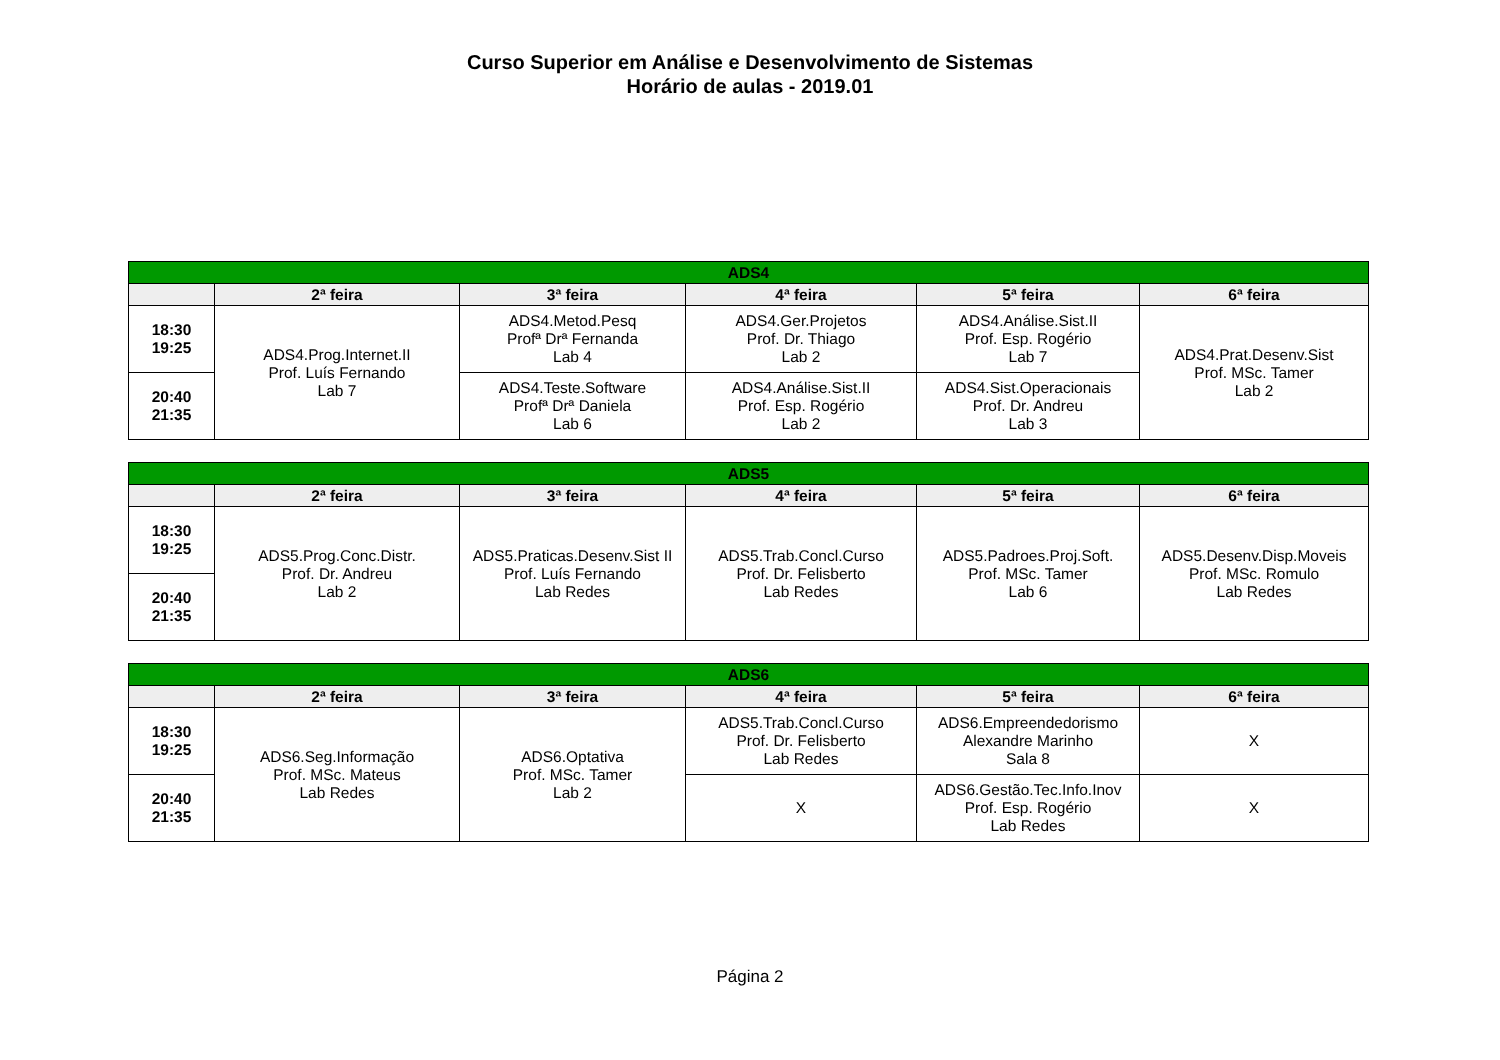Curso Superior em Análise e Desenvolvimento de Sistemas
Horário de aulas - 2019.01
| ADS4 | | | | | |
| --- | --- | --- | --- | --- | --- |
| | 2ª feira | 3ª feira | 4ª feira | 5ª feira | 6ª feira |
| 18:30 19:25 | ADS4.Prog.Internet.II Prof. Luís Fernando Lab 7 | ADS4.Metod.Pesq Profª Drª Fernanda Lab 4 | ADS4.Ger.Projetos Prof. Dr. Thiago Lab 2 | ADS4.Análise.Sist.II Prof. Esp. Rogério Lab 7 | ADS4.Prat.Desenv.Sist Prof. MSc. Tamer Lab 2 |
| 20:40 21:35 | | ADS4.Teste.Software Profª Drª Daniela Lab 6 | ADS4.Análise.Sist.II Prof. Esp. Rogério Lab 2 | ADS4.Sist.Operacionais Prof. Dr. Andreu Lab 3 | |
| ADS5 | | | | | |
| --- | --- | --- | --- | --- | --- |
| | 2ª feira | 3ª feira | 4ª feira | 5ª feira | 6ª feira |
| 18:30 19:25 | ADS5.Prog.Conc.Distr. Prof. Dr. Andreu Lab 2 | ADS5.Praticas.Desenv.Sist II Prof. Luís Fernando Lab Redes | ADS5.Trab.Concl.Curso Prof. Dr. Felisberto Lab Redes | ADS5.Padroes.Proj.Soft. Prof. MSc. Tamer Lab 6 | ADS5.Desenv.Disp.Moveis Prof. MSc. Romulo Lab Redes |
| 20:40 21:35 | | | | | |
| ADS6 | | | | | |
| --- | --- | --- | --- | --- | --- |
| | 2ª feira | 3ª feira | 4ª feira | 5ª feira | 6ª feira |
| 18:30 19:25 | ADS6.Seg.Informação Prof. MSc. Mateus Lab Redes | ADS6.Optativa Prof. MSc. Tamer Lab 2 | ADS5.Trab.Concl.Curso Prof. Dr. Felisberto Lab Redes | ADS6.Empreendedorismo Alexandre Marinho Sala 8 | X |
| 20:40 21:35 | | | X | ADS6.Gestão.Tec.Info.Inov Prof. Esp. Rogério Lab Redes | X |
Página 2